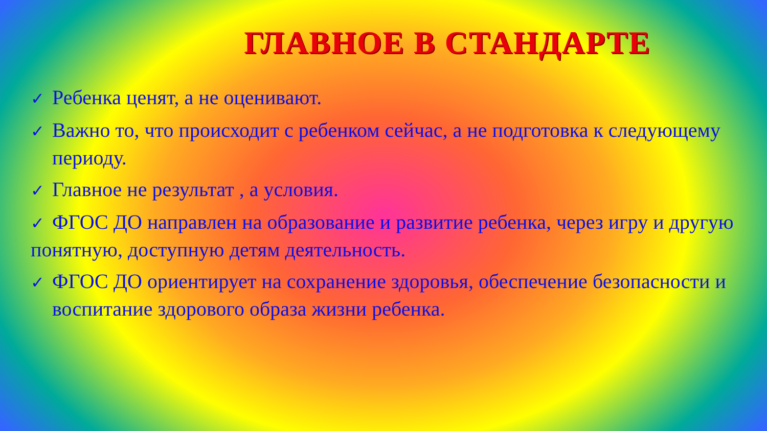ГЛАВНОЕ В СТАНДАРТЕ
✓ Ребенка ценят, а не оценивают.
✓ Важно то, что происходит с ребенком сейчас, а не подготовка к следующему периоду.
✓ Главное не результат , а условия.
✓ ФГОС ДО направлен на образование и развитие ребенка, через игру и другую понятную, доступную детям деятельность.
✓ ФГОС ДО ориентирует на сохранение здоровья, обеспечение безопасности и воспитание здорового образа жизни ребенка.